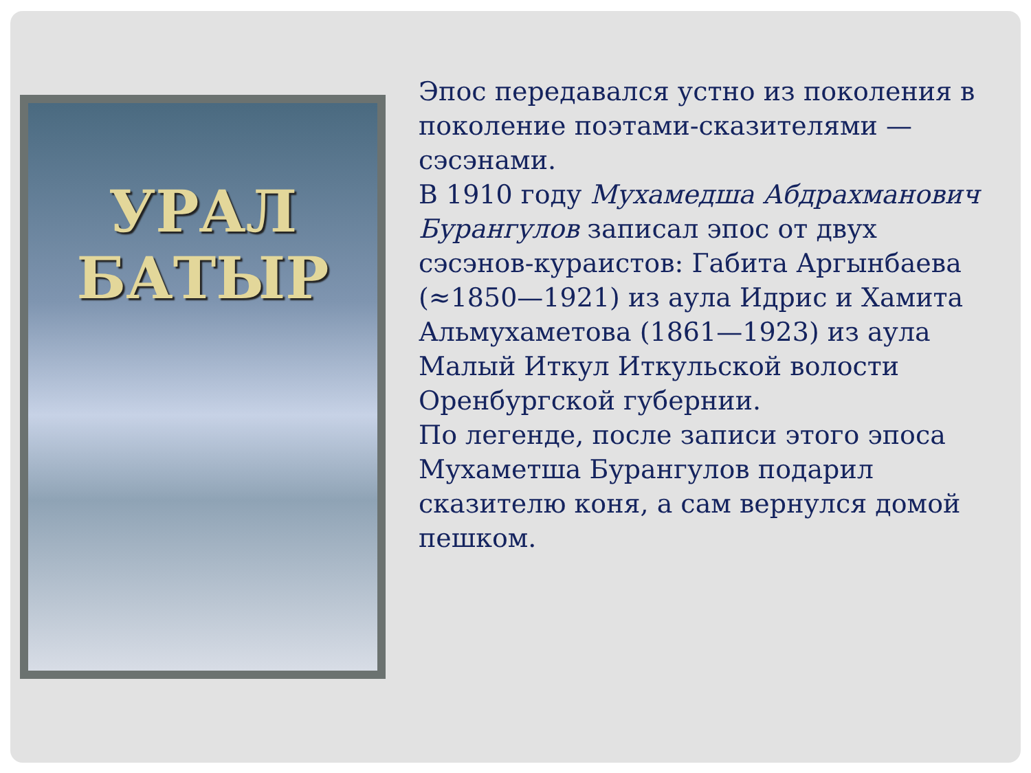УРАЛ
БАТЫР
Эпос передавался устно из поколения в поколение поэтами-сказителями — сэсэнами.
В 1910 году Мухамедша Абдрахманович Бурангулов записал эпос от двух сэсэнов-кураистов: Габита Аргынбаева (≈1850—1921) из аула Идрис и Хамита Альмухаметова (1861—1923) из аула Малый Иткул Иткульской волости Оренбургской губернии.
По легенде, после записи этого эпоса Мухаметша Бурангулов подарил сказителю коня, а сам вернулся домой пешком.